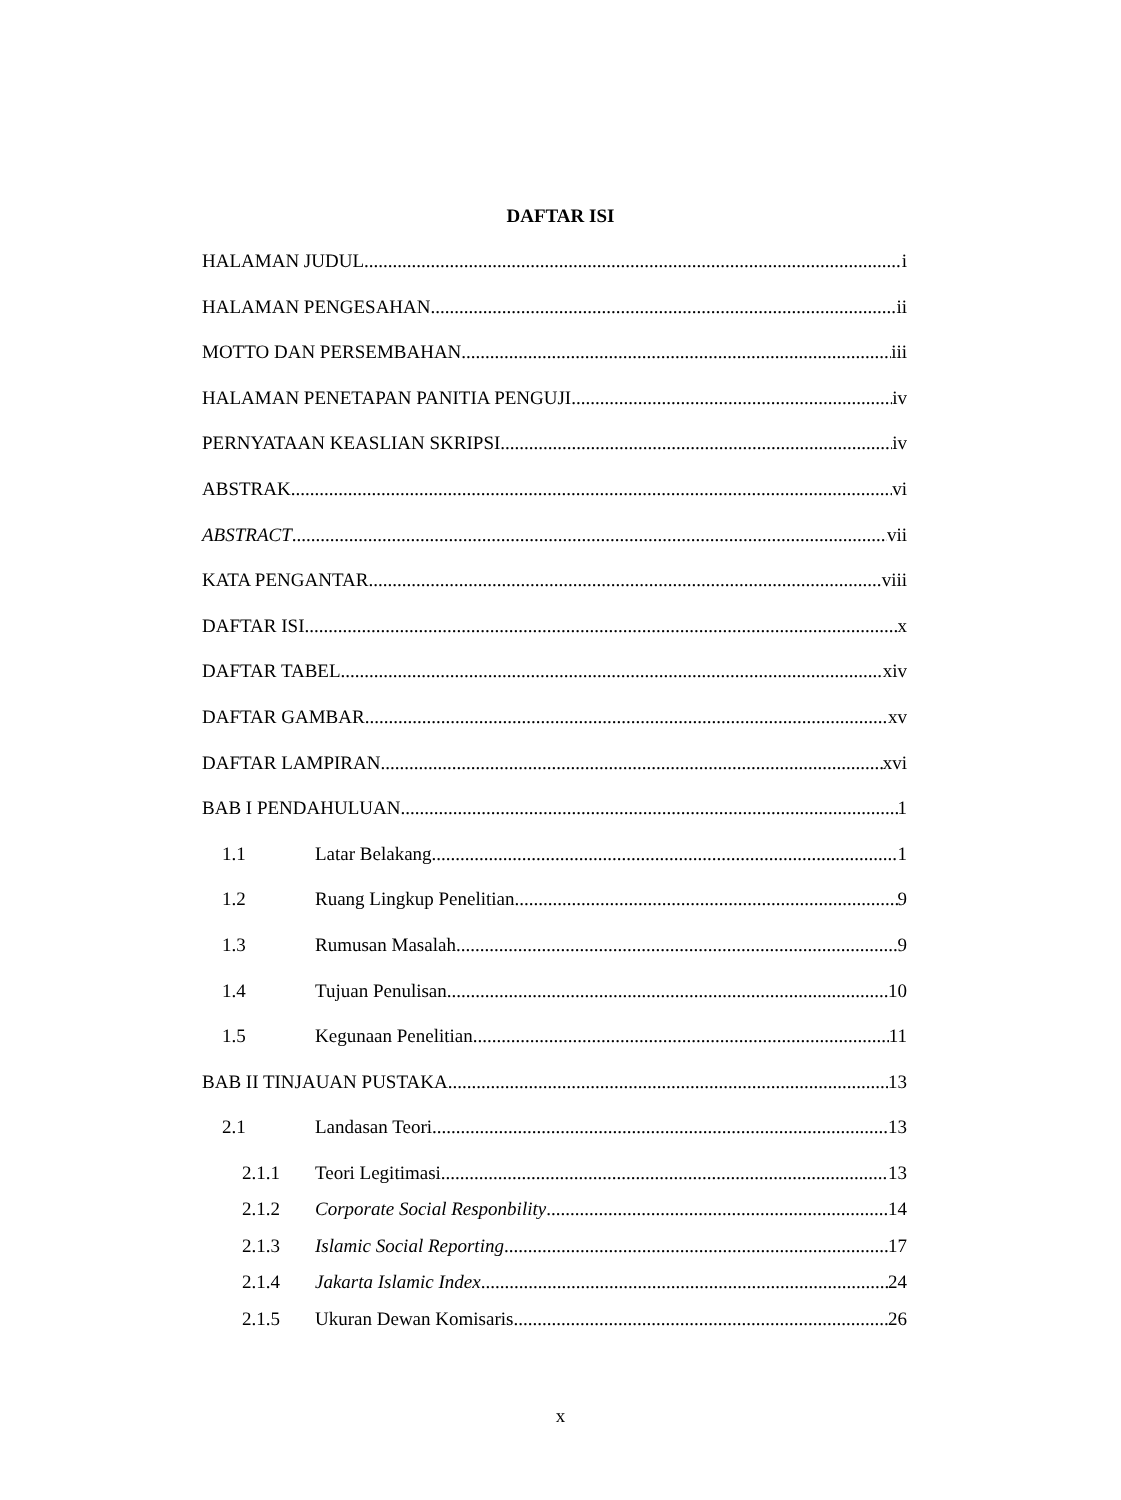DAFTAR ISI
HALAMAN JUDUL i
HALAMAN PENGESAHAN ii
MOTTO DAN PERSEMBAHAN iii
HALAMAN PENETAPAN PANITIA PENGUJI iv
PERNYATAAN KEASLIAN SKRIPSI iv
ABSTRAK vi
ABSTRACT vii
KATA PENGANTAR viii
DAFTAR ISI x
DAFTAR TABEL xiv
DAFTAR GAMBAR xv
DAFTAR LAMPIRAN xvi
BAB I PENDAHULUAN 1
1.1 Latar Belakang 1
1.2 Ruang Lingkup Penelitian 9
1.3 Rumusan Masalah 9
1.4 Tujuan Penulisan 10
1.5 Kegunaan Penelitian 11
BAB II TINJAUAN PUSTAKA 13
2.1 Landasan Teori 13
2.1.1 Teori Legitimasi 13
2.1.2 Corporate Social Responbility 14
2.1.3 Islamic Social Reporting 17
2.1.4 Jakarta Islamic Index 24
2.1.5 Ukuran Dewan Komisaris 26
x